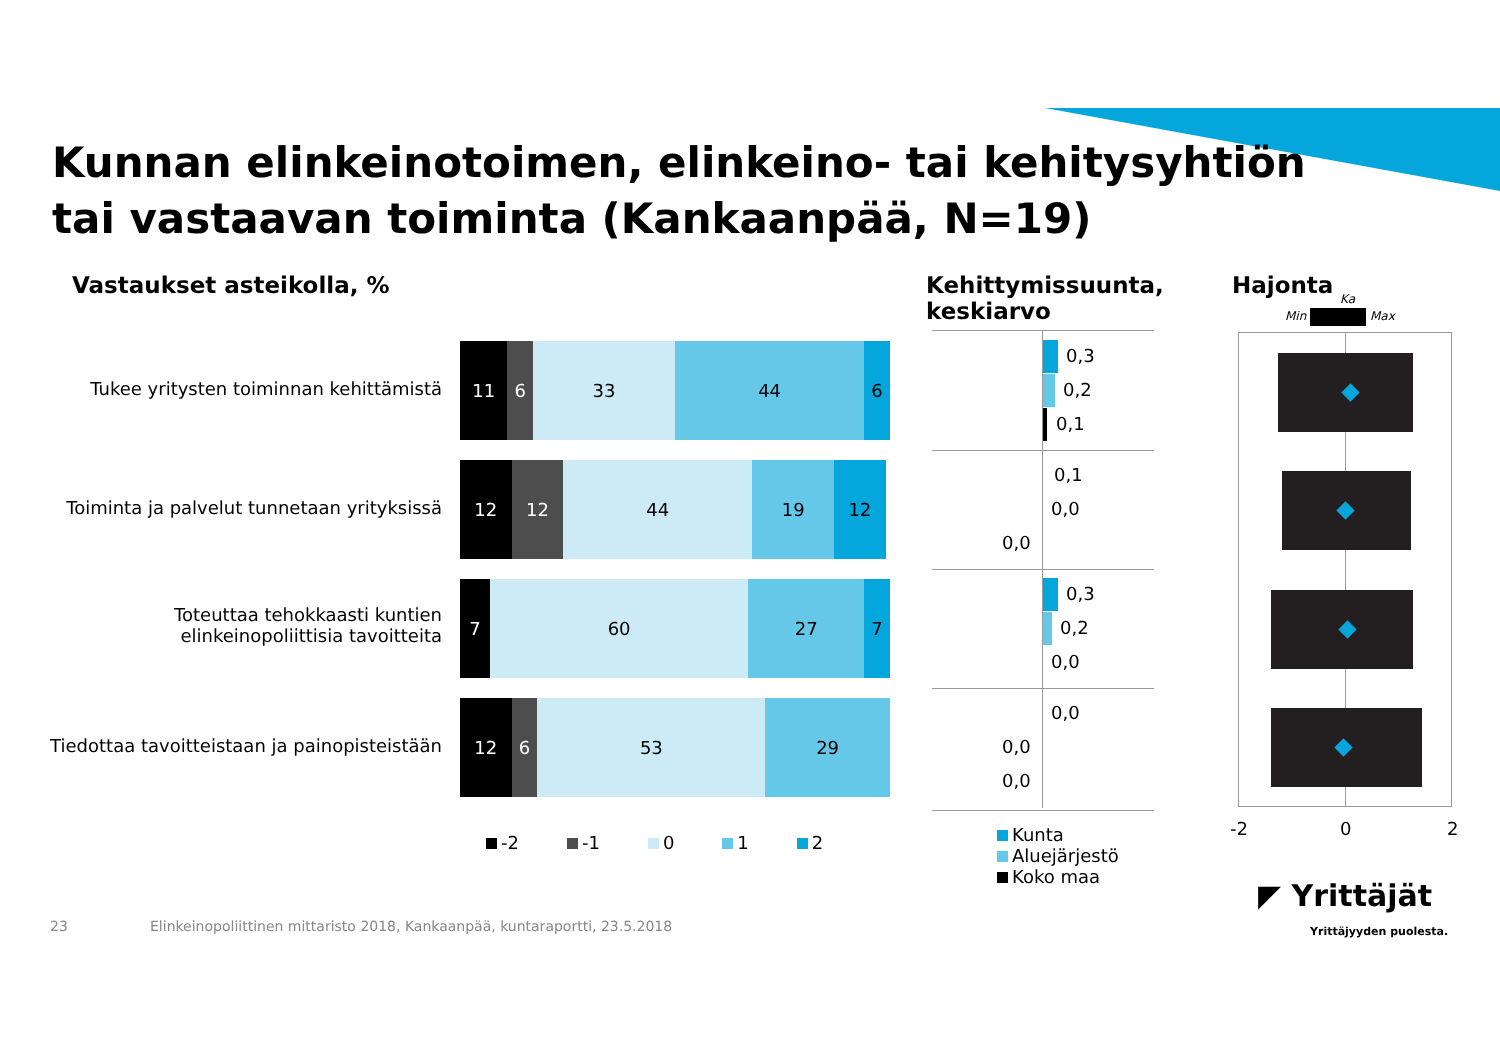Kunnan elinkeinotoimen, elinkeino- tai kehitysyhtiön
tai vastaavan toiminta (Kankaanpää, N=19)
Vastaukset asteikolla, %
Kehittymissuunta,
keskiarvo
Hajonta
Min Max
Ka
Tukee yritysten toiminnan kehittämistä
11 6 33 44 6
Toiminta ja palvelut tunnetaan yrityksissä
12 12 44 19 12
Toteuttaa tehokkaasti kuntien
elinkeinopoliittisia tavoitteita
7 60 27 7
Tiedottaa tavoitteistaan ja painopisteistään
12 6 53 29
-2 -1 0 1 2
0,3
0,2
0,1
0,1
0,0
0,0
0,3
0,2
0,0
0,0
0,0
0,0
Kunta
Aluejärjestö
Koko maa
-2 0 2
23
Elinkeinopoliittinen mittaristo 2018, Kankaanpää, kuntaraportti, 23.5.2018
◤ Yrittäjät
Yrittäjyyden puolesta.